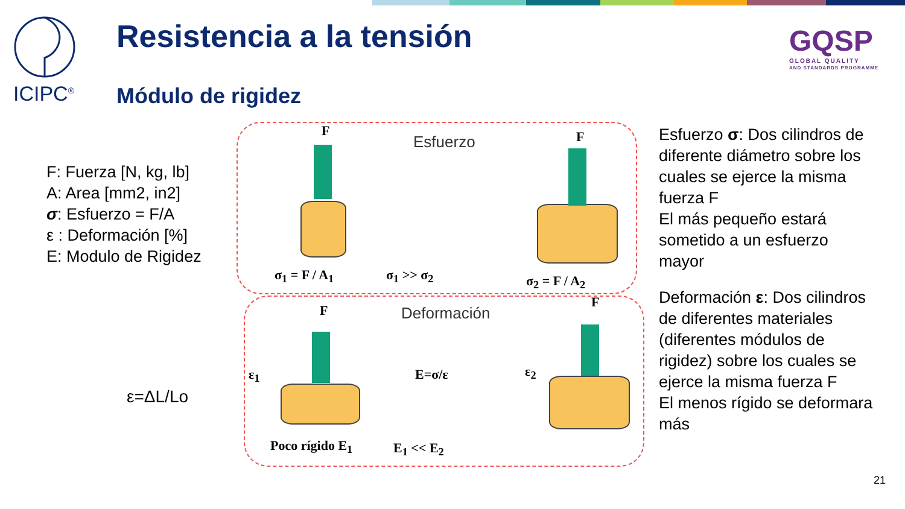ICIPC<sup>®</sup> Resistencia a la tensión
Módulo de rigidez
GQSP
GLOBAL QUALITY
AND STANDARDS PROGRAMME
F: Fuerza [N, kg, lb]
A: Area [mm2, in2]
σ: Esfuerzo = F/A
ε : Deformación [%]
E: Modulo de Rigidez
ε=ΔL/Lo
F
Esfuerzo F
σ<sub>1</sub> = F / A<sub>1</sub> σ<sub>1</sub> >> σ<sub>2</sub> σ<sub>2</sub> = F / A<sub>2</sub>
F Deformación
F
ε<sub>1</sub> E=σ/ε ε<sub>2</sub>
Poco rígido E<sub>1</sub> E<sub>1</sub> << E<sub>2</sub>
Esfuerzo σ: Dos cilindros de diferente diámetro sobre los cuales se ejerce la misma fuerza F
El más pequeño estará sometido a un esfuerzo mayor
Deformación ε: Dos cilindros de diferentes materiales (diferentes módulos de rigidez) sobre los cuales se ejerce la misma fuerza F
El menos rígido se deformara más
21